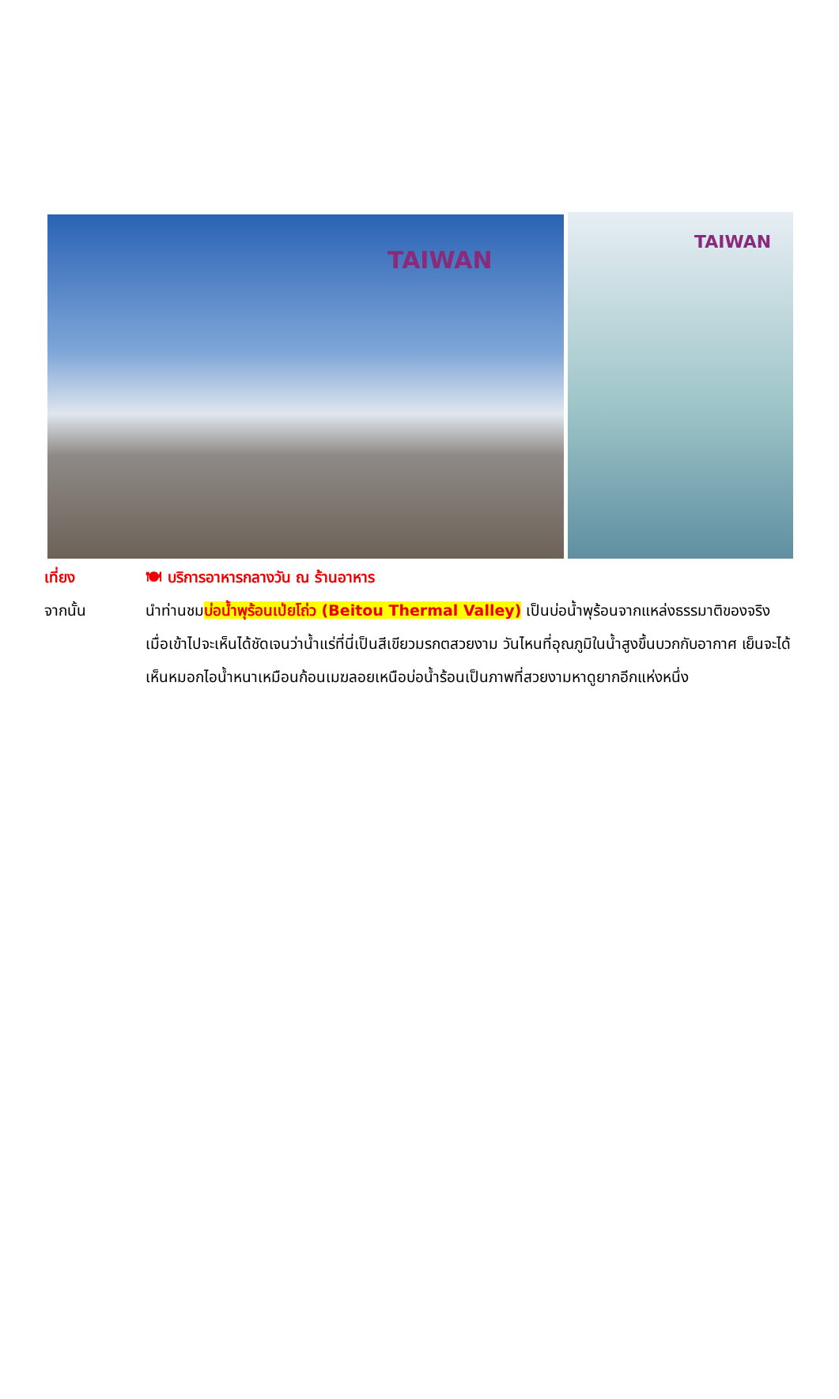TAIWAN TAIWAN
เที่ยง 🍽 บริการอาหารกลางวัน ณ ร้านอาหาร
จากนั้น นำท่านชมบ่อน้ำพุร้อนเป่ยโถ่ว (Beitou Thermal Valley) เป็นบ่อน้ำพุร้อนจากแหล่งธรรมาติของจริง เมื่อเข้าไปจะเห็นได้ชัดเจนว่าน้ำแร่ที่นี่เป็นสีเขียวมรกตสวยงาม วันไหนที่อุณภูมิในน้ำสูงขึ้นบวกกับอากาศ เย็นจะได้เห็นหมอกไอน้ำหนาเหมือนก้อนเมฆลอยเหนือบ่อน้ำร้อนเป็นภาพที่สวยงามหาดูยากอีกแห่งหนึ่ง